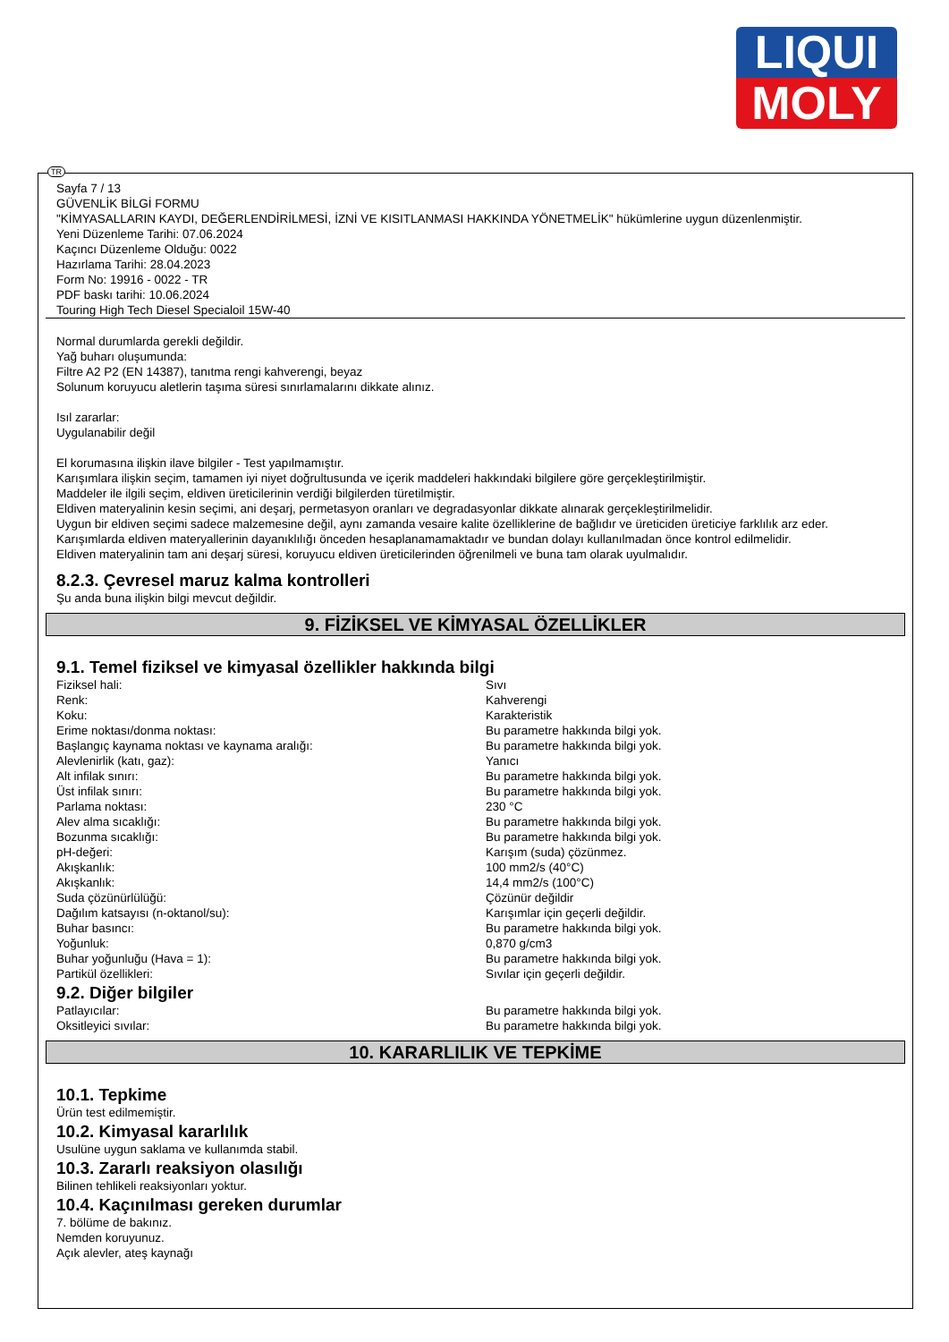LIQUI
MOLY
TR
Sayfa 7 / 13
GÜVENLİK BİLGİ FORMU
"KİMYASALLARIN KAYDI, DEĞERLENDİRİLMESİ, İZNİ VE KISITLANMASI HAKKINDA YÖNETMELİK" hükümlerine uygun düzenlenmiştir.
Yeni Düzenleme Tarihi: 07.06.2024
Kaçıncı Düzenleme Olduğu: 0022
Hazırlama Tarihi: 28.04.2023
Form No: 19916 - 0022 - TR
PDF baskı tarihi: 10.06.2024
Touring High Tech Diesel Specialoil 15W-40
Normal durumlarda gerekli değildir.
Yağ buharı oluşumunda:
Filtre A2 P2 (EN 14387), tanıtma rengi kahverengi, beyaz
Solunum koruyucu aletlerin taşıma süresi sınırlamalarını dikkate alınız.
Isıl zararlar:
Uygulanabilir değil
El korumasına ilişkin ilave bilgiler - Test yapılmamıştır.
Karışımlara ilişkin seçim, tamamen iyi niyet doğrultusunda ve içerik maddeleri hakkındaki bilgilere göre gerçekleştirilmiştir.
Maddeler ile ilgili seçim, eldiven üreticilerinin verdiği bilgilerden türetilmiştir.
Eldiven materyalinin kesin seçimi, ani deşarj, permetasyon oranları ve degradasyonlar dikkate alınarak gerçekleştirilmelidir.
Uygun bir eldiven seçimi sadece malzemesine değil, aynı zamanda vesaire kalite özelliklerine de bağlıdır ve üreticiden üreticiye farklılık arz eder.
Karışımlarda eldiven materyallerinin dayanıklılığı önceden hesaplanamamaktadır ve bundan dolayı kullanılmadan önce kontrol edilmelidir.
Eldiven materyalinin tam ani deşarj süresi, koruyucu eldiven üreticilerinden öğrenilmeli ve buna tam olarak uyulmalıdır.
8.2.3. Çevresel maruz kalma kontrolleri
Şu anda buna ilişkin bilgi mevcut değildir.
9. FİZİKSEL VE KİMYASAL ÖZELLİKLER
9.1. Temel fiziksel ve kimyasal özellikler hakkında bilgi
| Fiziksel hali: | Sıvı |
| Renk: | Kahverengi |
| Koku: | Karakteristik |
| Erime noktası/donma noktası: | Bu parametre hakkında bilgi yok. |
| Başlangıç kaynama noktası ve kaynama aralığı: | Bu parametre hakkında bilgi yok. |
| Alevlenirlik (katı, gaz): | Yanıcı |
| Alt infilak sınırı: | Bu parametre hakkında bilgi yok. |
| Üst infilak sınırı: | Bu parametre hakkında bilgi yok. |
| Parlama noktası: | 230 °C |
| Alev alma sıcaklığı: | Bu parametre hakkında bilgi yok. |
| Bozunma sıcaklığı: | Bu parametre hakkında bilgi yok. |
| pH-değeri: | Karışım (suda) çözünmez. |
| Akışkanlık: | 100 mm2/s (40°C) |
| Akışkanlık: | 14,4 mm2/s (100°C) |
| Suda çözünürlülüğü: | Çözünür değildir |
| Dağılım katsayısı (n-oktanol/su): | Karışımlar için geçerli değildir. |
| Buhar basıncı: | Bu parametre hakkında bilgi yok. |
| Yoğunluk: | 0,870 g/cm3 |
| Buhar yoğunluğu (Hava = 1): | Bu parametre hakkında bilgi yok. |
| Partikül özellikleri: | Sıvılar için geçerli değildir. |
9.2. Diğer bilgiler
| Patlayıcılar: | Bu parametre hakkında bilgi yok. |
| Oksitleyici sıvılar: | Bu parametre hakkında bilgi yok. |
10. KARARLILIK VE TEPKİME
10.1. Tepkime
Ürün test edilmemiştir.
10.2. Kimyasal kararlılık
Usulüne uygun saklama ve kullanımda stabil.
10.3. Zararlı reaksiyon olasılığı
Bilinen tehlikeli reaksiyonları yoktur.
10.4. Kaçınılması gereken durumlar
7. bölüme de bakınız.
Nemden koruyunuz.
Açık alevler, ateş kaynağı